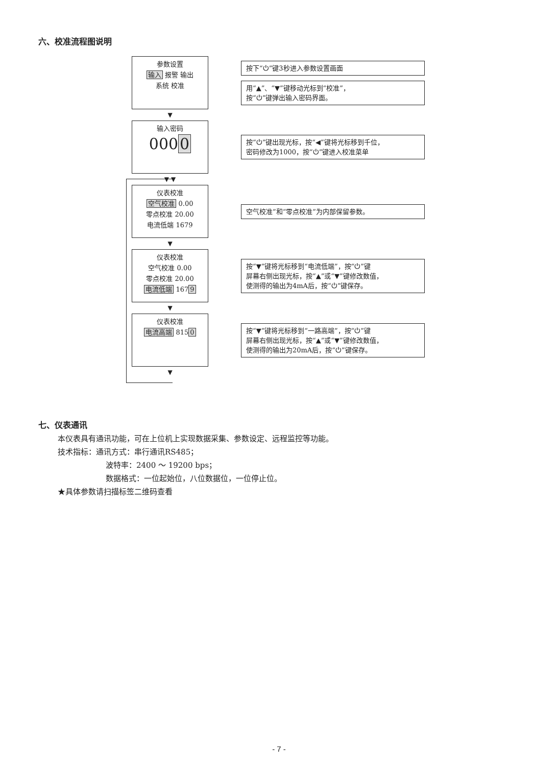六、校准流程图说明
参数设置
输入 报警 输出
系统 校准
按下“⏻”键3秒进入参数设置画面
用“▲”、“▼”键移动光标到“校准”，
按“⏻”键弹出输入密码界面。
▼
输入密码
0000
按“⏻”键出现光标，按“◀”键将光标移到千位，
密码修改为1000，按“⏻”键进入校准菜单
▼ ▼
仪表校准
空气校准 0.00
零点校准 20.00
电流低端 1679
空气校准”和“零点校准”为内部保留参数。
▼
仪表校准
空气校准 0.00
零点校准 20.00
电流低端 1679
按“▼”键将光标移到“电流低端”，按“⏻”键
屏幕右侧出现光标，按“▲”或“▼”键修改数值，
使测得的输出为4mA后，按“⏻”键保存。
▼
仪表校准
电流高端 8150
按“▼”键将光标移到“一路高端”，按“⏻”键
屏幕右侧出现光标，按“▲”或“▼”键修改数值，
使测得的输出为20mA后，按“⏻”键保存。
▼
七、仪表通讯
本仪表具有通讯功能，可在上位机上实现数据采集、参数设定、远程监控等功能。
技术指标：通讯方式：串行通讯RS485；
波特率：2400 ～ 19200 bps；
数据格式：一位起始位，八位数据位，一位停止位。
★具体参数请扫描标签二维码查看
- 7 -